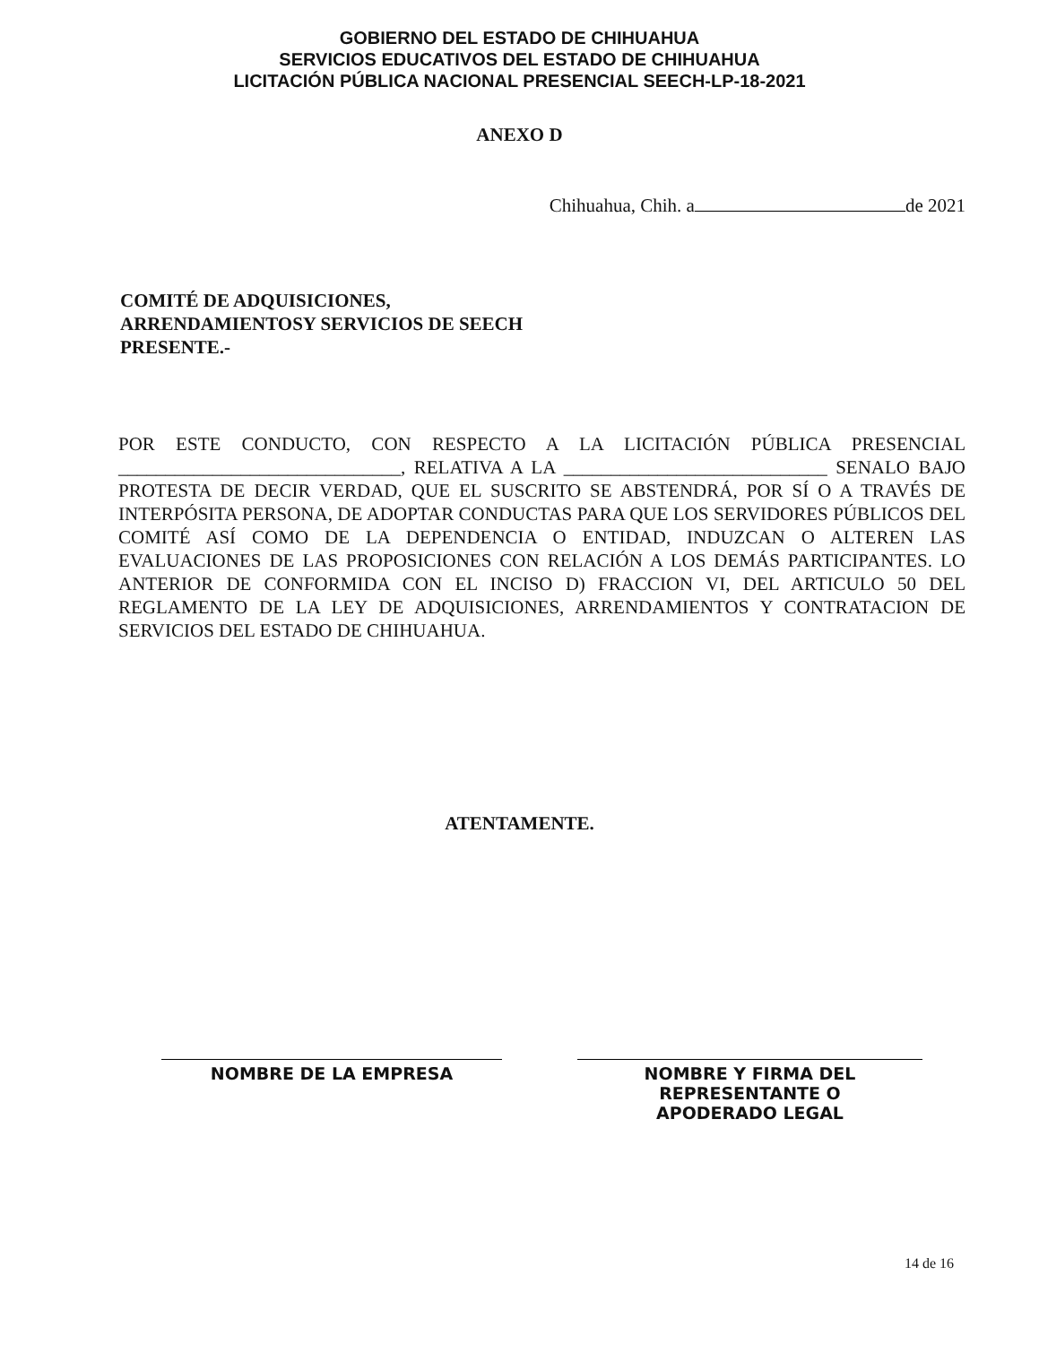GOBIERNO DEL ESTADO DE CHIHUAHUA
SERVICIOS EDUCATIVOS DEL ESTADO DE CHIHUAHUA
LICITACIÓN PÚBLICA NACIONAL PRESENCIAL SEECH-LP-18-2021
ANEXO D
Chihuahua, Chih. a de 2021
COMITÉ DE ADQUISICIONES,
ARRENDAMIENTOSY SERVICIOS DE SEECH
PRESENTE.-
POR ESTE CONDUCTO, CON RESPECTO A LA LICITACIÓN PÚBLICA PRESENCIAL ______________________________, RELATIVA A LA ____________________________ SENALO BAJO PROTESTA DE DECIR VERDAD, QUE EL SUSCRITO SE ABSTENDRÁ, POR SÍ O A TRAVÉS DE INTERPÓSITA PERSONA, DE ADOPTAR CONDUCTAS PARA QUE LOS SERVIDORES PÚBLICOS DEL COMITÉ ASÍ COMO DE LA DEPENDENCIA O ENTIDAD, INDUZCAN O ALTEREN LAS EVALUACIONES DE LAS PROPOSICIONES CON RELACIÓN A LOS DEMÁS PARTICIPANTES. LO ANTERIOR DE CONFORMIDA CON EL INCISO D) FRACCION VI, DEL ARTICULO 50 DEL REGLAMENTO DE LA LEY DE ADQUISICIONES, ARRENDAMIENTOS Y CONTRATACION DE SERVICIOS DEL ESTADO DE CHIHUAHUA.
ATENTAMENTE.
NOMBRE DE LA EMPRESA NOMBRE Y FIRMA DEL
REPRESENTANTE O
APODERADO LEGAL
14 de 16